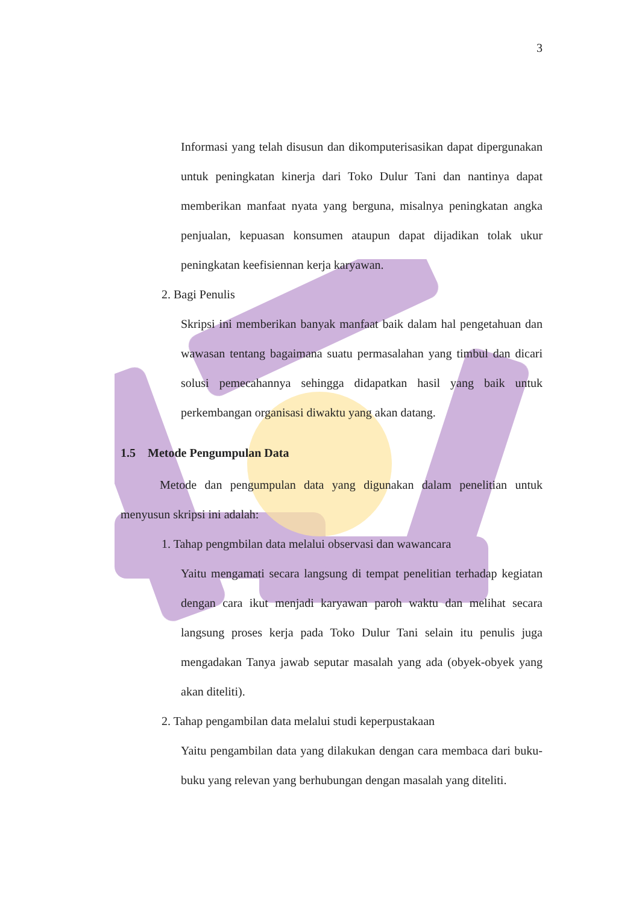3
Informasi yang telah disusun dan dikomputerisasikan dapat dipergunakan untuk peningkatan kinerja dari Toko Dulur Tani dan nantinya dapat memberikan manfaat nyata yang berguna, misalnya peningkatan angka penjualan, kepuasan konsumen ataupun dapat dijadikan tolak ukur peningkatan keefisiennan kerja karyawan.
2. Bagi Penulis
Skripsi ini memberikan banyak manfaat baik dalam hal pengetahuan dan wawasan tentang bagaimana suatu permasalahan yang timbul dan dicari solusi pemecahannya sehingga didapatkan hasil yang baik untuk perkembangan organisasi diwaktu yang akan datang.
1.5 Metode Pengumpulan Data
Metode dan pengumpulan data yang digunakan dalam penelitian untuk menyusun skripsi ini adalah:
1. Tahap pengmbilan data melalui observasi dan wawancara
Yaitu mengamati secara langsung di tempat penelitian terhadap kegiatan dengan cara ikut menjadi karyawan paroh waktu dan melihat secara langsung proses kerja pada Toko Dulur Tani selain itu penulis juga mengadakan Tanya jawab seputar masalah yang ada (obyek-obyek yang akan diteliti).
2. Tahap pengambilan data melalui studi keperpustakaan
Yaitu pengambilan data yang dilakukan dengan cara membaca dari buku-buku yang relevan yang berhubungan dengan masalah yang diteliti.